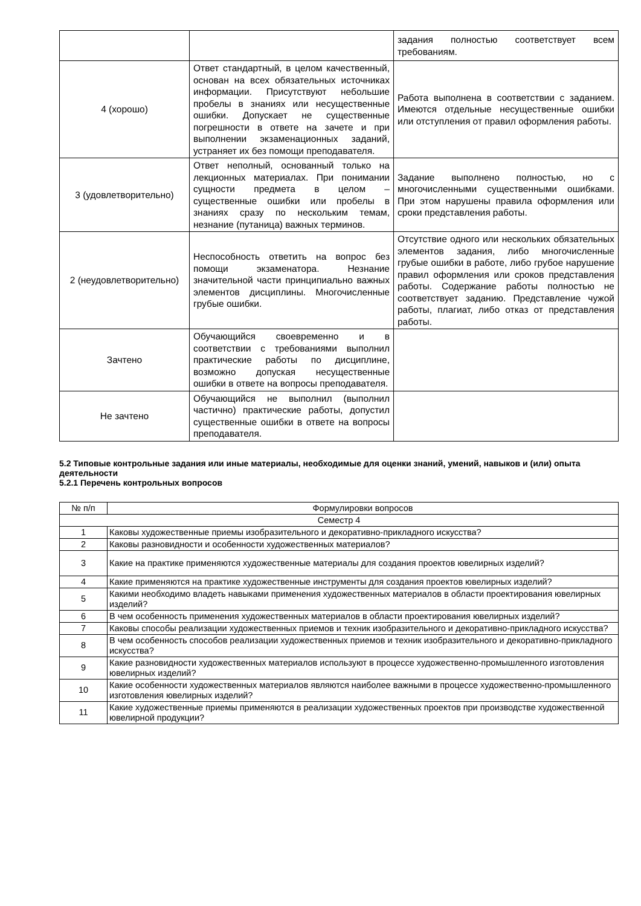| | | задания полностью соответствует всем требованиям. |
| 4 (хорошо) | Ответ стандартный, в целом качественный, основан на всех обязательных источниках информации. Присутствуют небольшие пробелы в знаниях или несущественные ошибки. Допускает не существенные погрешности в ответе на зачете и при выполнении экзаменационных заданий, устраняет их без помощи преподавателя. | Работа выполнена в соответствии с заданием. Имеются отдельные несущественные ошибки или отступления от правил оформления работы. |
| 3 (удовлетворительно) | Ответ неполный, основанный только на лекционных материалах. При понимании сущности предмета в целом – существенные ошибки или пробелы в знаниях сразу по нескольким темам, незнание (путаница) важных терминов. | Задание выполнено полностью, но с многочисленными существенными ошибками. При этом нарушены правила оформления или сроки представления работы. |
| 2 (неудовлетворительно) | Неспособность ответить на вопрос без помощи экзаменатора. Незнание значительной части принципиально важных элементов дисциплины. Многочисленные грубые ошибки. | Отсутствие одного или нескольких обязательных элементов задания, либо многочисленные грубые ошибки в работе, либо грубое нарушение правил оформления или сроков представления работы. Содержание работы полностью не соответствует заданию. Представление чужой работы, плагиат, либо отказ от представления работы. |
| Зачтено | Обучающийся своевременно и в соответствии с требованиями выполнил практические работы по дисциплине, возможно допуская несущественные ошибки в ответе на вопросы преподавателя. | |
| Не зачтено | Обучающийся не выполнил (выполнил частично) практические работы, допустил существенные ошибки в ответе на вопросы преподавателя. | |
5.2 Типовые контрольные задания или иные материалы, необходимые для оценки знаний, умений, навыков и (или) опыта деятельности
5.2.1 Перечень контрольных вопросов
| № п/п | Формулировки вопросов |
| --- | --- |
| Семестр 4 | |
| 1 | Каковы художественные приемы изобразительного и декоративно-прикладного искусства? |
| 2 | Каковы разновидности и особенности художественных материалов? |
| 3 | Какие на практике применяются художественные материалы для создания проектов ювелирных изделий? |
| 4 | Какие применяются на практике художественные инструменты для создания проектов ювелирных изделий? |
| 5 | Какими необходимо владеть навыками применения художественных материалов в области проектирования ювелирных изделий? |
| 6 | В чем особенность применения художественных материалов в области проектирования ювелирных изделий? |
| 7 | Каковы способы реализации художественных приемов и техник изобразительного и декоративно-прикладного искусства? |
| 8 | В чем особенность способов реализации художественных приемов и техник изобразительного и декоративно-прикладного искусства? |
| 9 | Какие разновидности художественных материалов используют в процессе художественно-промышленного изготовления ювелирных изделий? |
| 10 | Какие особенности художественных материалов являются наиболее важными в процессе художественно-промышленного изготовления ювелирных изделий? |
| 11 | Какие художественные приемы применяются в реализации художественных проектов при производстве художественной ювелирной продукции? |